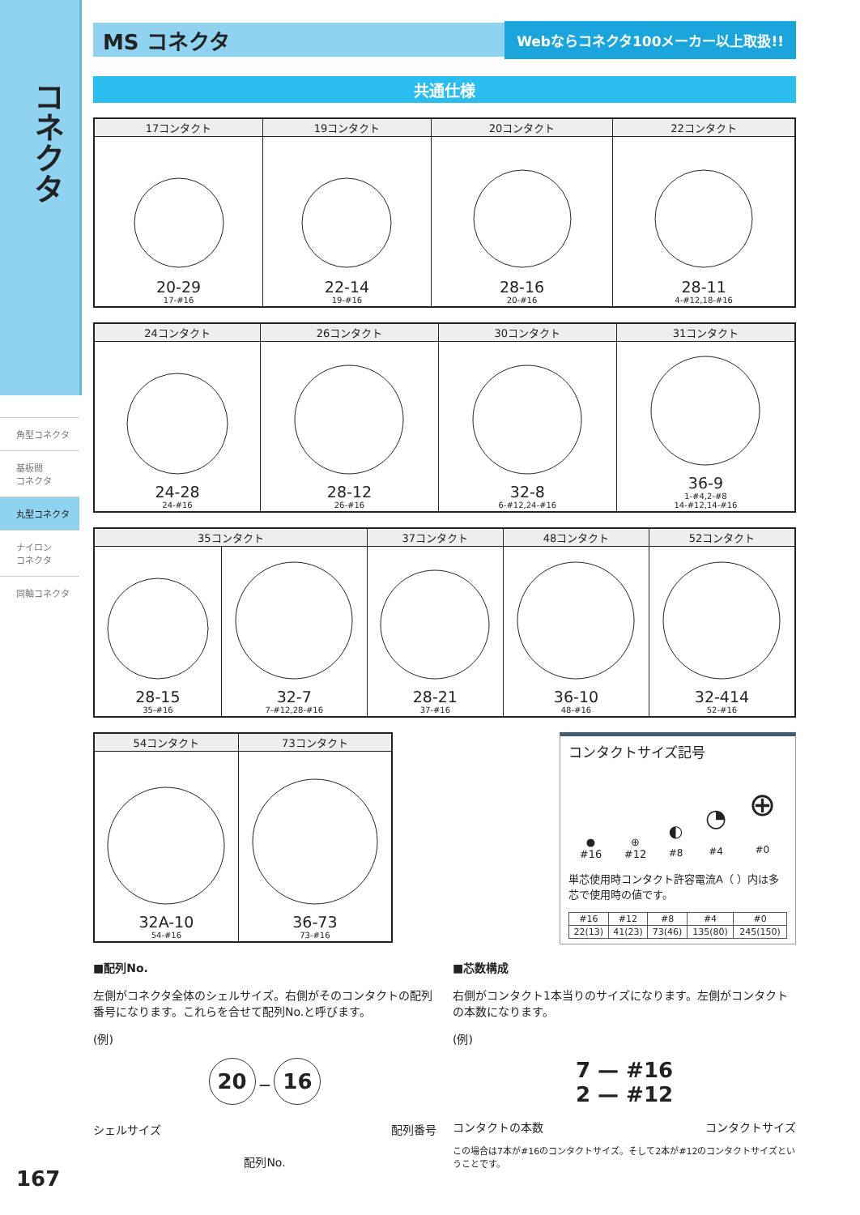コネクタ
角型コネクタ
基板間
コネクタ
丸型コネクタ
ナイロン
コネクタ
同軸コネクタ
MS コネクタ
Webならコネクタ100メーカー以上取扱!!
共通仕様
| 17コンタクト | 19コンタクト | 20コンタクト | 22コンタクト |
| --- | --- | --- | --- |
| 20-29 17-#16 | 22-14 19-#16 | 28-16 20-#16 | 28-11 4-#12,18-#16 |
| 24コンタクト | 26コンタクト | 30コンタクト | 31コンタクト |
| --- | --- | --- | --- |
| 24-28 24-#16 | 28-12 26-#16 | 32-8 6-#12,24-#16 | 36-9 1-#4,2-#8 14-#12,14-#16 |
| 35コンタクト | | 37コンタクト | 48コンタクト | 52コンタクト |
| --- | --- | --- | --- | --- |
| 28-15 35-#16 | 32-7 7-#12,28-#16 | 28-21 37-#16 | 36-10 48-#16 | 32-414 52-#16 |
| 54コンタクト | 73コンタクト |
| --- | --- |
| 32A-10 54-#16 | 36-73 73-#16 |
コンタクトサイズ記号
●
#16
⊕
#12
◐
#8
◔
#4
⊕
#0
単芯使用時コンタクト許容電流A（ ）内は多芯で使用時の値です。
| #16 | #12 | #8 | #4 | #0 |
| --- | --- | --- | --- | --- |
| 22(13) | 41(23) | 73(46) | 135(80) | 245(150) |
■配列No.
左側がコネクタ全体のシェルサイズ。右側がそのコンタクトの配列番号になります。これらを合せて配列No.と呼びます。
(例)
20 — 16
シェルサイズ 配列番号
配列No.
■芯数構成
右側がコンタクト1本当りのサイズになります。左側がコンタクトの本数になります。
(例)
7 — #16
2 — #12
コンタクトの本数 コンタクトサイズ
この場合は7本が#16のコンタクトサイズ。そして2本が#12のコンタクトサイズということです。
167